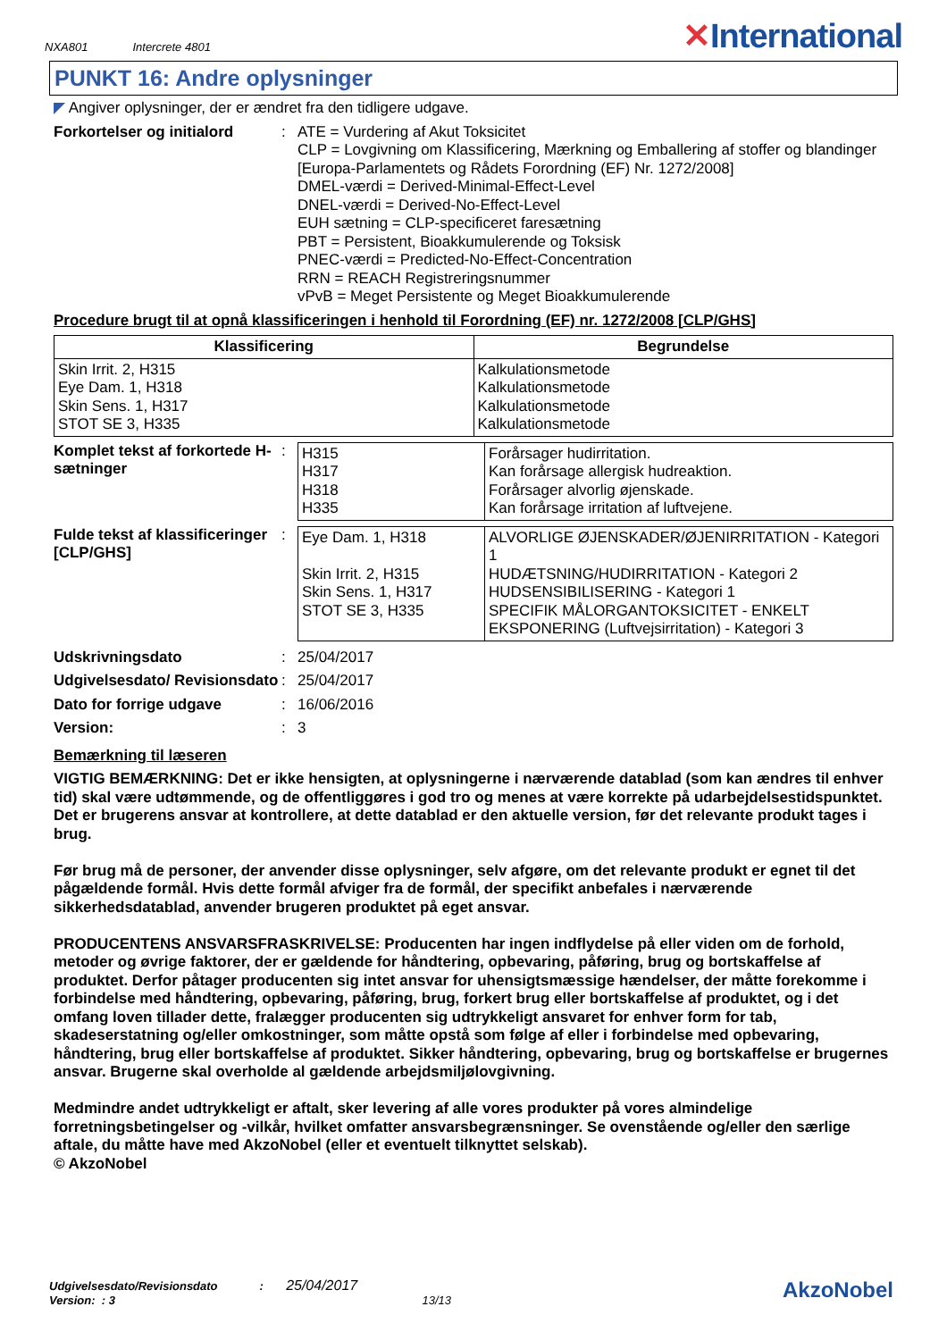NXA801 Intercrete 4801
✕International
PUNKT 16: Andre oplysninger
◤ Angiver oplysninger, der er ændret fra den tidligere udgave.
Forkortelser og initialord
: ATE = Vurdering af Akut Toksicitet
CLP = Lovgivning om Klassificering, Mærkning og Emballering af stoffer og blandinger [Europa-Parlamentets og Rådets Forordning (EF) Nr. 1272/2008]
DMEL-værdi = Derived-Minimal-Effect-Level
DNEL-værdi = Derived-No-Effect-Level
EUH sætning = CLP-specificeret faresætning
PBT = Persistent, Bioakkumulerende og Toksisk
PNEC-værdi = Predicted-No-Effect-Concentration
RRN = REACH Registreringsnummer
vPvB = Meget Persistente og Meget Bioakkumulerende
Procedure brugt til at opnå klassificeringen i henhold til Forordning (EF) nr. 1272/2008 [CLP/GHS]
| Klassificering | Begrundelse |
| --- | --- |
| Skin Irrit. 2, H315 Eye Dam. 1, H318 Skin Sens. 1, H317 STOT SE 3, H335 | Kalkulationsmetode Kalkulationsmetode Kalkulationsmetode Kalkulationsmetode |
Komplet tekst af forkortede H-sætninger
:
| H315 H317 H318 H335 | Forårsager hudirritation. Kan forårsage allergisk hudreaktion. Forårsager alvorlig øjenskade. Kan forårsage irritation af luftvejene. |
Fulde tekst af klassificeringer [CLP/GHS]
:
| Eye Dam. 1, H318 Skin Irrit. 2, H315 Skin Sens. 1, H317 STOT SE 3, H335 | ALVORLIGE ØJENSKADER/ØJENIRRITATION - Kategori 1 HUDÆTSNING/HUDIRRITATION - Kategori 2 HUDSENSIBILISERING - Kategori 1 SPECIFIK MÅLORGANTOKSICITET - ENKELT EKSPONERING (Luftvejsirritation) - Kategori 3 |
Udskrivningsdato : 25/04/2017
Udgivelsesdato/ Revisionsdato
: 25/04/2017
Dato for forrige udgave : 16/06/2016
Version: : 3
Bemærkning til læseren
VIGTIG BEMÆRKNING: Det er ikke hensigten, at oplysningerne i nærværende datablad (som kan ændres til enhver tid) skal være udtømmende, og de offentliggøres i god tro og menes at være korrekte på udarbejdelsestidspunktet. Det er brugerens ansvar at kontrollere, at dette datablad er den aktuelle version, før det relevante produkt tages i brug.
Før brug må de personer, der anvender disse oplysninger, selv afgøre, om det relevante produkt er egnet til det pågældende formål. Hvis dette formål afviger fra de formål, der specifikt anbefales i nærværende sikkerhedsdatablad, anvender brugeren produktet på eget ansvar.
PRODUCENTENS ANSVARSFRASKRIVELSE: Producenten har ingen indflydelse på eller viden om de forhold, metoder og øvrige faktorer, der er gældende for håndtering, opbevaring, påføring, brug og bortskaffelse af produktet. Derfor påtager producenten sig intet ansvar for uhensigtsmæssige hændelser, der måtte forekomme i forbindelse med håndtering, opbevaring, påføring, brug, forkert brug eller bortskaffelse af produktet, og i det omfang loven tillader dette, fralægger producenten sig udtrykkeligt ansvaret for enhver form for tab, skadeserstatning og/eller omkostninger, som måtte opstå som følge af eller i forbindelse med opbevaring, håndtering, brug eller bortskaffelse af produktet. Sikker håndtering, opbevaring, brug og bortskaffelse er brugernes ansvar. Brugerne skal overholde al gældende arbejdsmiljølovgivning.
Medmindre andet udtrykkeligt er aftalt, sker levering af alle vores produkter på vores almindelige forretningsbetingelser og -vilkår, hvilket omfatter ansvarsbegrænsninger. Se ovenstående og/eller den særlige aftale, du måtte have med AkzoNobel (eller et eventuelt tilknyttet selskab).
© AkzoNobel
Udgivelsesdato/Revisionsdato : 25/04/2017
Version: : 3 13/13
AkzoNobel